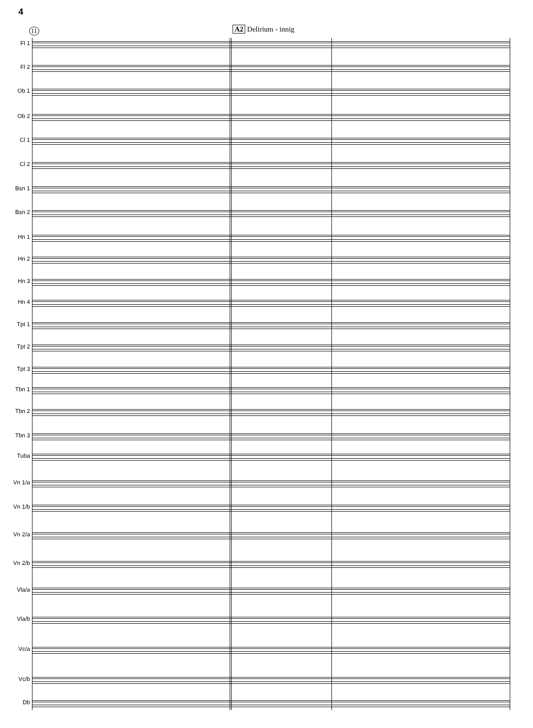4
11 A2 Delirium - innig
Fl 1
Fl 2
Ob 1
Ob 2
Cl 1
Cl 2
Bsn 1
Bsn 2
Hn 1
Hn 2
Hn 3
Hn 4
Tpt 1
Tpt 2
Tpt 3
Tbn 1
Tbn 2
Tbn 3
Tuba
Vn 1/a
Vn 1/b
Vn 2/a
Vn 2/b
Vla/a
Vla/b
Vc/a
Vc/b
Db